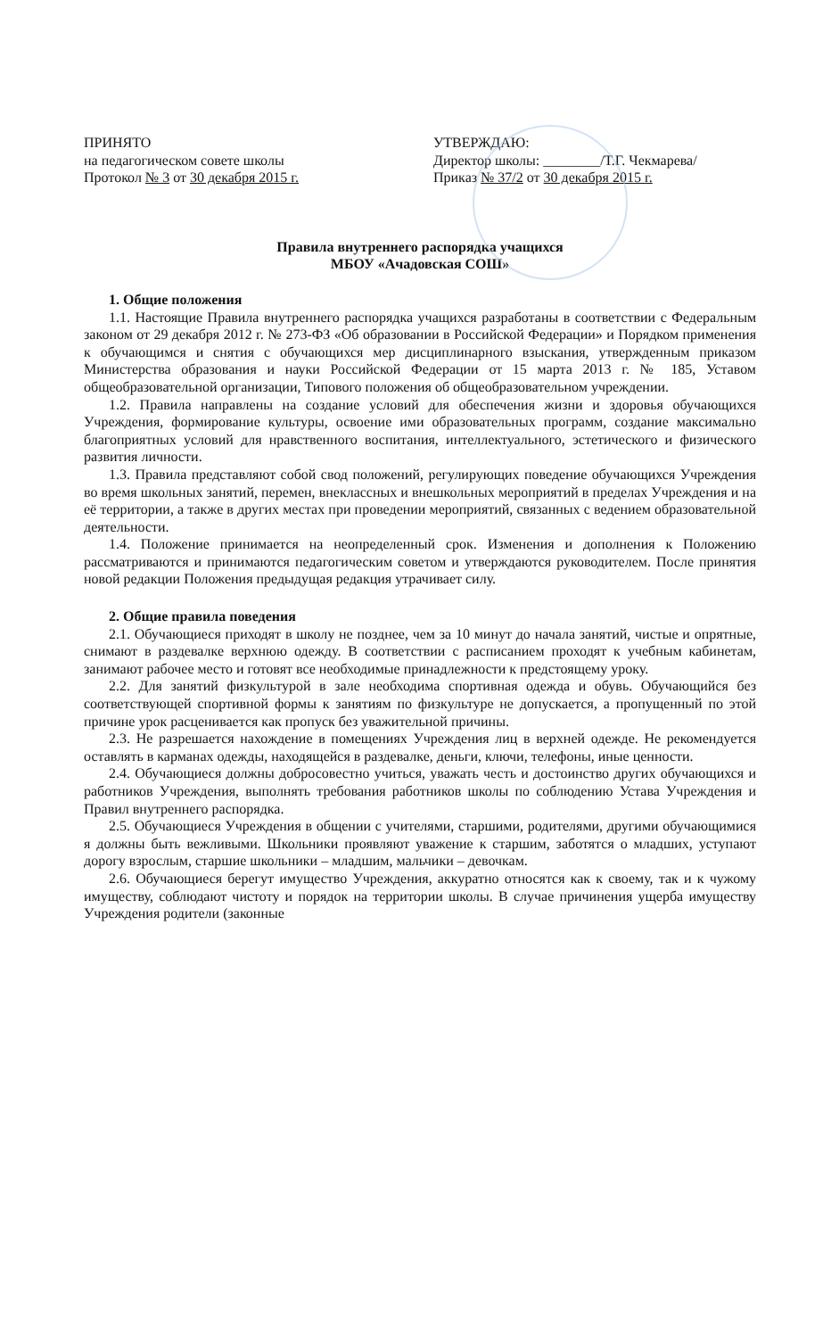ПРИНЯТО
на педагогическом совете школы
Протокол № 3 от 30 декабря 2015 г.
УТВЕРЖДАЮ:
Директор школы: ________/Т.Г. Чекмарева/
Приказ № 37/2 от 30 декабря 2015 г.
Правила внутреннего распорядка учащихся
МБОУ «Ачадовская СОШ»
1. Общие положения
1.1. Настоящие Правила внутреннего распорядка учащихся разработаны в соответствии с Федеральным законом от 29 декабря 2012 г. № 273-ФЗ «Об образовании в Российской Федерации» и Порядком применения к обучающимся и снятия с обучающихся мер дисциплинарного взыскания, утвержденным приказом Министерства образования и науки Российской Федерации от 15 марта 2013 г. № 185, Уставом общеобразовательной организации, Типового положения об общеобразовательном учреждении.
1.2. Правила направлены на создание условий для обеспечения жизни и здоровья обучающихся Учреждения, формирование культуры, освоение ими образовательных программ, создание максимально благоприятных условий для нравственного воспитания, интеллектуального, эстетического и физического развития личности.
1.3. Правила представляют собой свод положений, регулирующих поведение обучающихся Учреждения во время школьных занятий, перемен, внеклассных и внешкольных мероприятий в пределах Учреждения и на её территории, а также в других местах при проведении мероприятий, связанных с ведением образовательной деятельности.
1.4. Положение принимается на неопределенный срок. Изменения и дополнения к Положению рассматриваются и принимаются педагогическим советом и утверждаются руководителем. После принятия новой редакции Положения предыдущая редакция утрачивает силу.
2. Общие правила поведения
2.1. Обучающиеся приходят в школу не позднее, чем за 10 минут до начала занятий, чистые и опрятные, снимают в раздевалке верхнюю одежду. В соответствии с расписанием проходят к учебным кабинетам, занимают рабочее место и готовят все необходимые принадлежности к предстоящему уроку.
2.2. Для занятий физкультурой в зале необходима спортивная одежда и обувь. Обучающийся без соответствующей спортивной формы к занятиям по физкультуре не допускается, а пропущенный по этой причине урок расценивается как пропуск без уважительной причины.
2.3. Не разрешается нахождение в помещениях Учреждения лиц в верхней одежде. Не рекомендуется оставлять в карманах одежды, находящейся в раздевалке, деньги, ключи, телефоны, иные ценности.
2.4. Обучающиеся должны добросовестно учиться, уважать честь и достоинство других обучающихся и работников Учреждения, выполнять требования работников школы по соблюдению Устава Учреждения и Правил внутреннего распорядка.
2.5. Обучающиеся Учреждения в общении с учителями, старшими, родителями, другими обучающимися я должны быть вежливыми. Школьники проявляют уважение к старшим, заботятся о младших, уступают дорогу взрослым, старшие школьники – младшим, мальчики – девочкам.
2.6. Обучающиеся берегут имущество Учреждения, аккуратно относятся как к своему, так и к чужому имуществу, соблюдают чистоту и порядок на территории школы. В случае причинения ущерба имуществу Учреждения родители (законные